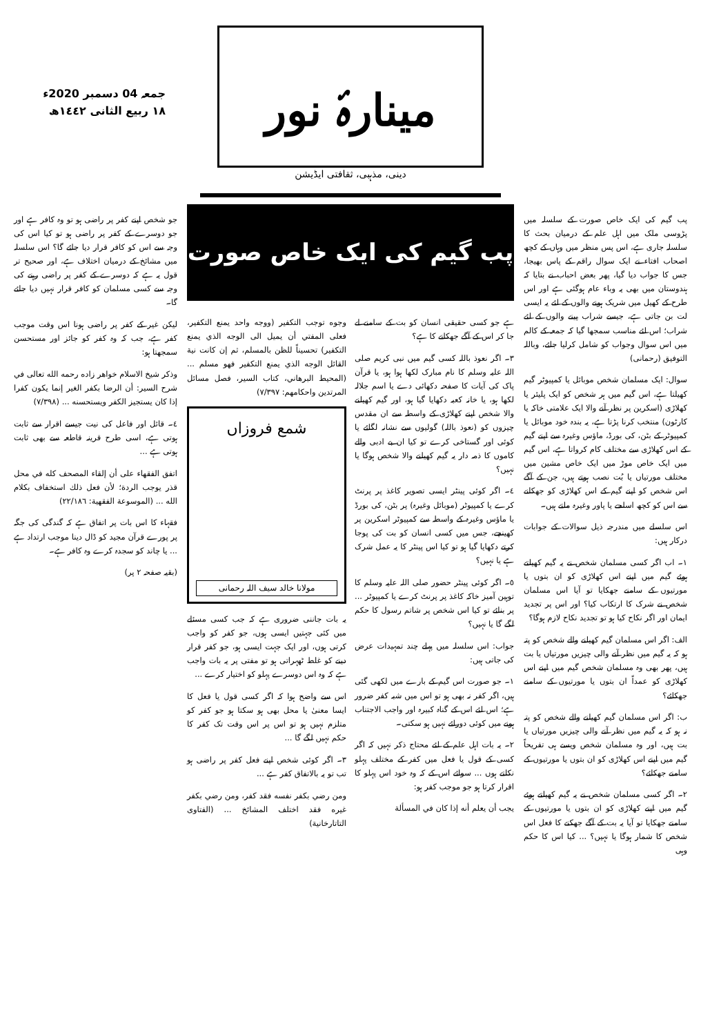مینارۂ نور
دینی، مذہبی، ثقافتی ایڈیشن
جمعہ 04 دسمبر 2020ء
١٨ ربیع الثانی ١٤٤٢ھ
پب گیم کی ایک خاص صورت کے سلسلہ میں پڑوسی ملک میں اہل علم کے درمیان بحث کا سلسلہ جاری ہے، اس پس منظر میں وہاں کے کچھ اصحاب افتاء نے ایک سوال راقم کے پاس بھیجا، جس کا جواب دیا گیا، پھر بعض احباب نے بتایا کہ ہندوستان میں بھی یہ وباء عام ہوگئی ہے اور اس طرح کے کھیل میں شریک ہونے والوں کے لئے یہ ایسی لت بن جاتی ہے، جیسے شراب پینے والوں کے لئے شراب؛ اس لئے مناسب سمجھا گیا کہ جمعہ کے کالم میں اس سوال وجواب کو شامل کرلیا جائے، وباللہ التوفیق (رحمانی)
سوال: ایک مسلمان شخص موبائل یا کمپیوٹر گیم کھیلتا ہے، اس گیم میں ہر شخص کو ایک پلیئر یا کھلاڑی (اسکرین پر نظر آنے والا ایک علامتی خاکہ یا کارٹون) منتخب کرنا پڑتا ہے، یہ بندہ خود موبائل یا کمپیوٹر کے بٹن، کی بورڈ، ماؤس وغیرہ سے اپنے گیم کے اس کھلاڑی سے مختلف کام کرواتا ہے، اس گیم میں ایک خاص موڑ میں ایک خاص مشین میں مختلف مورتیاں یا بُت نصب ہوتے ہیں، جن کے آگے اس شخص کو اپنے گیم کے اس کھلاڑی کو جھکانے سے اس کو کچھ اسلحے یا پاور وغیرہ ملتے ہیں۔
اس سلسلے میں مندرجہ ذیل سوالات کے جوابات درکار ہیں:
١۔ اب اگر کسی مسلمان شخص نے یہ گیم کھیلتے ہوئے گیم میں اپنے اس کھلاڑی کو ان بتوں یا مورتیوں کے سامنے جھکایا تو آیا اس مسلمان شخص نے شرک کا ارتکاب کیا؟ اور اس پر تجدید ایمان اور اگر نکاح کیا ہو تو تجدید نکاح لازم ہوگا؟
الف: اگر اس مسلمان گیم کھیلنے والے شخص کو پتہ ہو کہ یہ گیم میں نظر آنے والی چیزیں مورتیاں یا بت ہیں، پھر بھی وہ مسلمان شخص گیم میں اپنے اس کھلاڑی کو عمداً ان بتوں یا مورتیوں کے سامنے جھکائے؟
ب: اگر اس مسلمان گیم کھیلنے والے شخص کو پتہ نہ ہو کہ یہ گیم میں نظر آنے والی چیزیں مورتیاں یا بت ہیں، اور وہ مسلمان شخص ویسے ہی تفریحاً گیم میں اپنے اس کھلاڑی کو ان بتوں یا مورتیوں کے سامنے جھکائے؟
٢۔ اگر کسی مسلمان شخص نے یہ گیم کھیلتے ہوئے گیم میں اپنے کھلاڑی کو ان بتوں یا مورتیوں کے سامنے جھکایا تو آیا یہ بت کے آگے جھکنے کا فعل اس شخص کا شمار ہوگا یا نہیں؟ ... کیا اس کا حکم وہی
پب گیم کی ایک خاص صورت
ہے جو کسی حقیقی انسان کو بت کے سامنے لے جا کر اس کے آگے جھکانے کا ہے؟
٣۔ اگر نعوذ باللہ کسی گیم میں نبی کریم صلی اللہ علیہ وسلم کا نام مبارک لکھا ہوا ہو، یا قرآن پاک کی آیات کا صفحہ دکھائی دے یا اسم جلالہ لکھا ہو، یا خانہ کعبہ دکھایا گیا ہو، اور گیم کھیلنے والا شخص اپنے کھلاڑی کے واسطہ سے ان مقدس چیزوں کو (نعوذ باللہ) گولیوں سے نشانہ لگائے یا کوئی اور گستاخی کرے تو کیا ان بے ادبی والے کاموں کا ذمہ دار یہ گیم کھیلنے والا شخص ہوگا یا نہیں؟
٤۔ اگر کوئی پینٹر ایسی تصویر کاغذ پر پرنٹ کرے یا کمپیوٹر (موبائل وغیرہ) پر بٹن، کی بورڈ یا ماؤس وغیرہ کے واسطہ سے کمپیوٹر اسکرین پر کھینچے، جس میں کسی انسان کو بت کی پوجا کرتے دکھایا گیا ہو تو کیا اس پینٹر کا یہ عمل شرک ہے یا نہیں؟
٥۔ اگر کوئی پینٹر حضور صلی اللہ علیہ وسلم کا توہین آمیز خاکہ کاغذ پر پرنٹ کرے یا کمپیوٹر ... پر بنائے تو کیا اس شخص پر شاتم رسول کا حکم لگے گا یا نہیں؟
جواب: اس سلسلہ میں پہلے چند تمہیدات عرض کی جاتی ہیں:
١۔ جو صورت اس گیم کے بارے میں لکھی گئی ہیں، اگر کفر نہ بھی ہو تو اس میں شبہ کفر ضرور ہے؛ اس لئے اس کے گناہ کبیرہ اور واجب الاجتناب ہونے میں کوئی دورائے نہیں ہو سکتی۔
٢۔ یہ بات اہل علم کے لئے محتاج ذکر نہیں کہ اگر کسی کے قول یا فعل میں کفر کے مختلف پہلو نکلتے ہوں ... سوائے اس کے کہ وہ خود اس پہلو کا اقرار کرتا ہو جو موجب کفر ہو:
يجب أن يعلم أنه إذا كان في المسألة
وجوه توجب التكفير (ووجه واحد يمنع التكفير، فعلى المفتي أن يميل الى الوجه الذي يمنع التكفير) تحسيناً للظن بالمسلم، ثم إن كانت نية القائل الوجه الذي يمنع التكفير فهو مسلم ... (المحيط البرهاني، كتاب السير، فصل مسائل المرتدين واحكامهم: ٧/٣٩٧)
شمع فروزاں
مولانا خالد سیف اللہ رحمانی
یہ بات جاننی ضروری ہے کہ جب کسی مسئلے میں کئی جہتیں ایسی ہوں، جو کفر کو واجب کرتی ہوں، اور ایک جہت ایسی ہو، جو کفر قرار دینے کو غلط ٹھہراتی ہو تو مفتی پر یہ بات واجب ہے کہ وہ اس دوسرے پہلو کو اختیار کرے ...
اس سے واضح ہوا کہ اگر کسی قول یا فعل کا ایسا معنیٰ یا محل بھی ہو سکتا ہو جو کفر کو متلزم نہیں ہو تو اس پر اس وقت تک کفر کا حکم نہیں لگے گا ...
٣۔ اگر کوئی شخص اپنے فعل کفر پر راضی ہو تب تو یہ بالاتفاق کفر ہے ...
ومن رضي بكفر نفسه فقد كفر، ومن رضي بكفر غيره فقد اختلف المشائخ ... (الفتاوى التاتارخانية)
جو شخص اپنے کفر پر راضی ہو تو وہ کافر ہے اور جو دوسرے کے کفر پر راضی ہو تو کیا اس کی وجہ سے اس کو کافر قرار دیا جائے گا؟ اس سلسلہ میں مشائخ کے درمیان اختلاف ہے، اور صحیح تر قول یہ ہے کہ دوسرے کے کفر پر راضی رہنے کی وجہ سے کسی مسلمان کو کافر قرار نہیں دیا جائے گا۔
لیکن غیر کے کفر پر راضی ہونا اس وقت موجب کفر ہے، جب کہ وہ کفر کو جائز اور مستحسن سمجھتا ہو:
وذكر شيخ الاسلام خواهر زاده رحمه الله تعالى في شرح السير: أن الرضا بكفر الغير إنما يكون كفرا إذا كان يستجيز الكفر ويستحسنه ... (٧/٣٩٨)
٤۔ قائل اور فاعل کی نیت جیسے اقرار سے ثابت ہوتی ہے، اسی طرح قرینہ قاطعہ سے بھی ثابت ہوتی ہے ...
اتفق الفقهاء على أن إلقاء المصحف كله في محل قذر يوجب الردة؛ لأن فعل ذلك استخفاف بكلام الله ... (الموسوعة الفقهية: ٢٢/١٨٦)
فقہاء کا اس بات پر اتفاق ہے کہ گندگی کی جگہ پر پورے قرآن مجید کو ڈال دینا موجب ارتداد ہے ... یا چاند کو سجدہ کرے وہ کافر ہے۔
(بقیہ صفحہ ٢ پر)